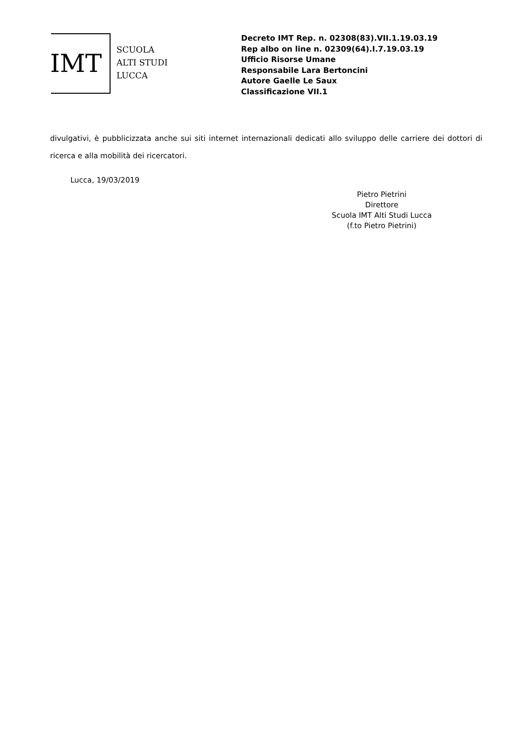IMT
SCUOLA
ALTI STUDI
LUCCA
Decreto IMT Rep. n. 02308(83).VII.1.19.03.19
Rep albo on line n. 02309(64).I.7.19.03.19
Ufficio Risorse Umane
Responsabile Lara Bertoncini
Autore Gaelle Le Saux
Classificazione VII.1
divulgativi, è pubblicizzata anche sui siti internet internazionali dedicati allo sviluppo delle carriere dei dottori di ricerca e alla mobilità dei ricercatori.
Lucca, 19/03/2019
Pietro Pietrini
Direttore
Scuola IMT Alti Studi Lucca
(f.to Pietro Pietrini)